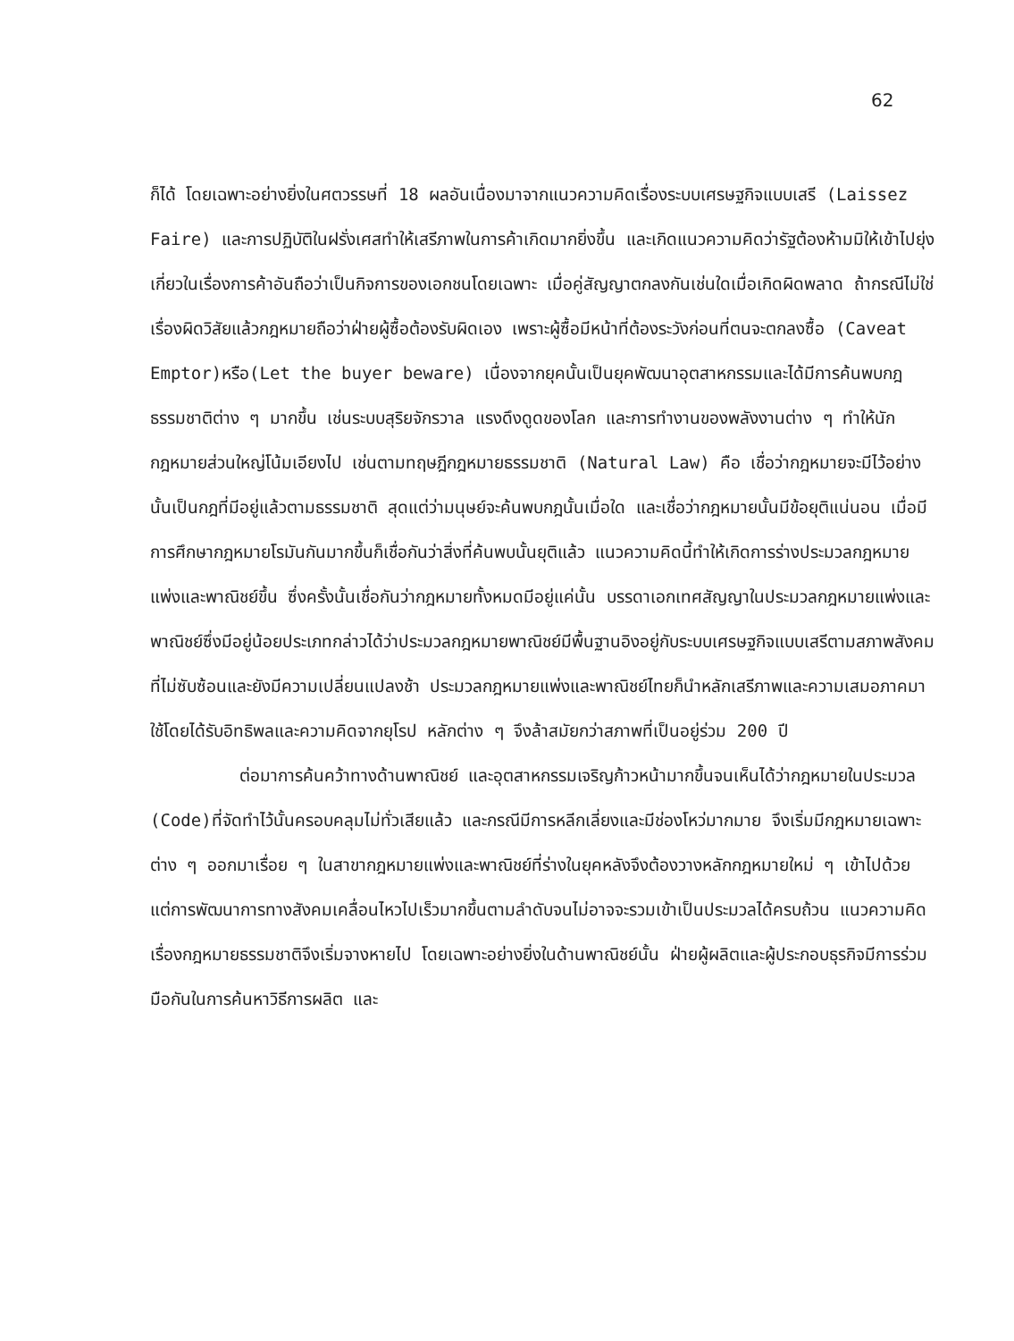62
ก็ได้ โดยเฉพาะอย่างยิ่งในศตวรรษที่ 18 ผลอันเนื่องมาจากแนวความคิดเรื่องระบบเศรษฐกิจแบบเสรี (Laissez Faire) และการปฏิบัติในฝรั่งเศสทำให้เสรีภาพในการค้าเกิดมากยิ่งขึ้น และเกิดแนวความคิดว่ารัฐต้องห้ามมิให้เข้าไปยุ่งเกี่ยวในเรื่องการค้าอันถือว่าเป็นกิจการของเอกชนโดยเฉพาะ เมื่อคู่สัญญาตกลงกันเช่นใดเมื่อเกิดผิดพลาด ถ้ากรณีไม่ใช่เรื่องผิดวิสัยแล้วกฎหมายถือว่าฝ่ายผู้ซื้อต้องรับผิดเอง เพราะผู้ซื้อมีหน้าที่ต้องระวังก่อนที่ตนจะตกลงซื้อ (Caveat Emptor)หรือ(Let the buyer beware) เนื่องจากยุคนั้นเป็นยุคพัฒนาอุตสาหกรรมและได้มีการค้นพบกฎธรรมชาติต่าง ๆ มากขึ้น เช่นระบบสุริยจักรวาล แรงดึงดูดของโลก และการทำงานของพลังงานต่าง ๆ ทำให้นักกฎหมายส่วนใหญ่โน้มเอียงไป เช่นตามทฤษฎีกฎหมายธรรมชาติ (Natural Law) คือ เชื่อว่ากฎหมายจะมีไว้อย่างนั้นเป็นกฎที่มีอยู่แล้วตามธรรมชาติ สุดแต่ว่ามนุษย์จะค้นพบกฎนั้นเมื่อใด และเชื่อว่ากฎหมายนั้นมีข้อยุติแน่นอน เมื่อมีการศึกษากฎหมายโรมันกันมากขึ้นก็เชื่อกันว่าสิ่งที่ค้นพบนั้นยุติแล้ว แนวความคิดนี้ทำให้เกิดการร่างประมวลกฎหมายแพ่งและพาณิชย์ขึ้น ซึ่งครั้งนั้นเชื่อกันว่ากฎหมายทั้งหมดมีอยู่แค่นั้น บรรดาเอกเทศสัญญาในประมวลกฎหมายแพ่งและพาณิชย์ซึ่งมีอยู่น้อยประเภทกล่าวได้ว่าประมวลกฎหมายพาณิชย์มีพื้นฐานอิงอยู่กับระบบเศรษฐกิจแบบเสรีตามสภาพสังคมที่ไม่ซับซ้อนและยังมีความเปลี่ยนแปลงช้า ประมวลกฎหมายแพ่งและพาณิชย์ไทยก็นำหลักเสรีภาพและความเสมอภาคมาใช้โดยได้รับอิทธิพลและความคิดจากยุโรป หลักต่าง ๆ จึงล้าสมัยกว่าสภาพที่เป็นอยู่ร่วม 200 ปี
ต่อมาการค้นคว้าทางด้านพาณิชย์ และอุตสาหกรรมเจริญก้าวหน้ามากขึ้นจนเห็นได้ว่ากฎหมายในประมวล (Code)ที่จัดทำไว้นั้นครอบคลุมไม่ทั่วเสียแล้ว และกรณีมีการหลีกเลี่ยงและมีช่องโหว่มากมาย จึงเริ่มมีกฎหมายเฉพาะต่าง ๆ ออกมาเรื่อย ๆ ในสาขากฎหมายแพ่งและพาณิชย์ที่ร่างในยุคหลังจึงต้องวางหลักกฎหมายใหม่ ๆ เข้าไปด้วย แต่การพัฒนาการทางสังคมเคลื่อนไหวไปเร็วมากขึ้นตามลำดับจนไม่อาจจะรวมเข้าเป็นประมวลได้ครบถ้วน แนวความคิดเรื่องกฎหมายธรรมชาติจึงเริ่มจางหายไป โดยเฉพาะอย่างยิ่งในด้านพาณิชย์นั้น ฝ่ายผู้ผลิตและผู้ประกอบธุรกิจมีการร่วมมือกันในการค้นหาวิธีการผลิต และ